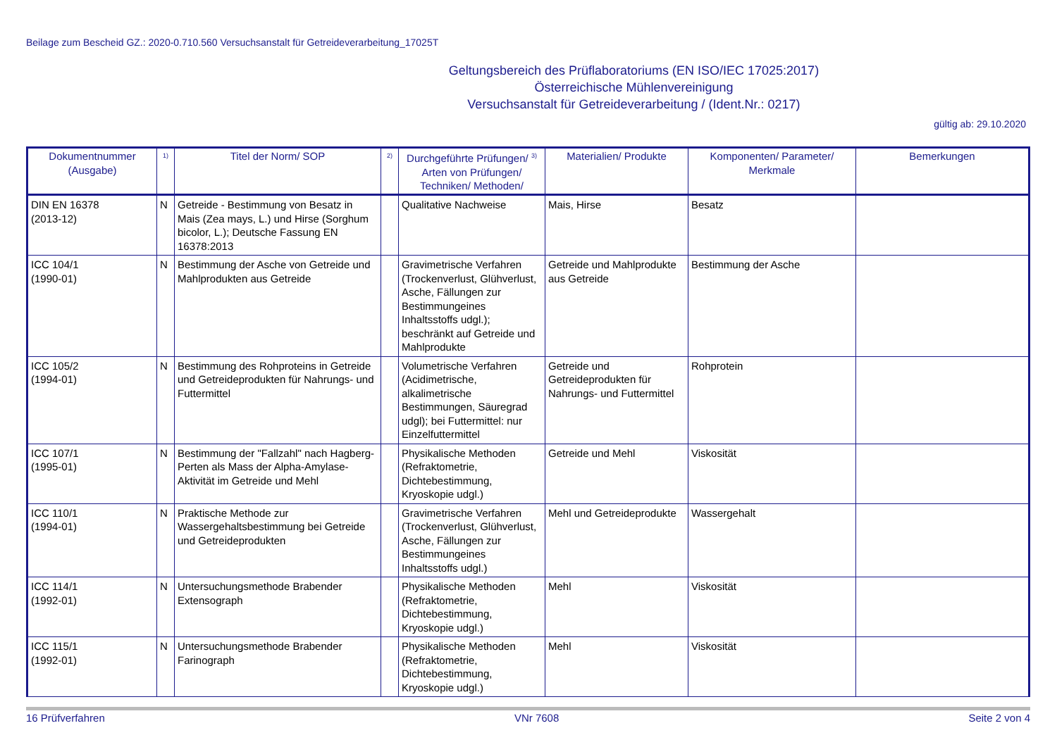Beilage zum Bescheid GZ.: 2020-0.710.560 Versuchsanstalt für Getreideverarbeitung_17025T
Geltungsbereich des Prüflaboratoriums (EN ISO/IEC 17025:2017)
Österreichische Mühlenvereinigung
Versuchsanstalt für Getreideverarbeitung / (Ident.Nr.: 0217)
gültig ab: 29.10.2020
| Dokumentnummer (Ausgabe) | <sup>1)</sup> | Titel der Norm/ SOP | <sup>2)</sup> | Durchgeführte Prüfungen/ <sup>3)</sup> Arten von Prüfungen/ Techniken/ Methoden/ | Materialien/ Produkte | Komponenten/ Parameter/ Merkmale | Bemerkungen |
| --- | --- | --- | --- | --- | --- | --- | --- |
| DIN EN 16378 (2013-12) | N | Getreide - Bestimmung von Besatz in Mais (Zea mays, L.) und Hirse (Sorghum bicolor, L.); Deutsche Fassung EN 16378:2013 | | Qualitative Nachweise | Mais, Hirse | Besatz | |
| ICC 104/1 (1990-01) | N | Bestimmung der Asche von Getreide und Mahlprodukten aus Getreide | | Gravimetrische Verfahren (Trockenverlust, Glühverlust, Asche, Fällungen zur Bestimmungeines Inhaltsstoffs udgl.); beschränkt auf Getreide und Mahlprodukte | Getreide und Mahlprodukte aus Getreide | Bestimmung der Asche | |
| ICC 105/2 (1994-01) | N | Bestimmung des Rohproteins in Getreide und Getreideprodukten für Nahrungs- und Futtermittel | | Volumetrische Verfahren (Acidimetrische, alkalimetrische Bestimmungen, Säuregrad udgl); bei Futtermittel: nur Einzelfuttermittel | Getreide und Getreideprodukten für Nahrungs- und Futtermittel | Rohprotein | |
| ICC 107/1 (1995-01) | N | Bestimmung der "Fallzahl" nach Hagberg-Perten als Mass der Alpha-Amylase-Aktivität im Getreide und Mehl | | Physikalische Methoden (Refraktometrie, Dichtebestimmung, Kryoskopie udgl.) | Getreide und Mehl | Viskosität | |
| ICC 110/1 (1994-01) | N | Praktische Methode zur Wassergehaltsbestimmung bei Getreide und Getreideprodukten | | Gravimetrische Verfahren (Trockenverlust, Glühverlust, Asche, Fällungen zur Bestimmungeines Inhaltsstoffs udgl.) | Mehl und Getreideprodukte | Wassergehalt | |
| ICC 114/1 (1992-01) | N | Untersuchungsmethode Brabender Extensograph | | Physikalische Methoden (Refraktometrie, Dichtebestimmung, Kryoskopie udgl.) | Mehl | Viskosität | |
| ICC 115/1 (1992-01) | N | Untersuchungsmethode Brabender Farinograph | | Physikalische Methoden (Refraktometrie, Dichtebestimmung, Kryoskopie udgl.) | Mehl | Viskosität | |
16 Prüfverfahren VNr 7608 Seite 2 von 4